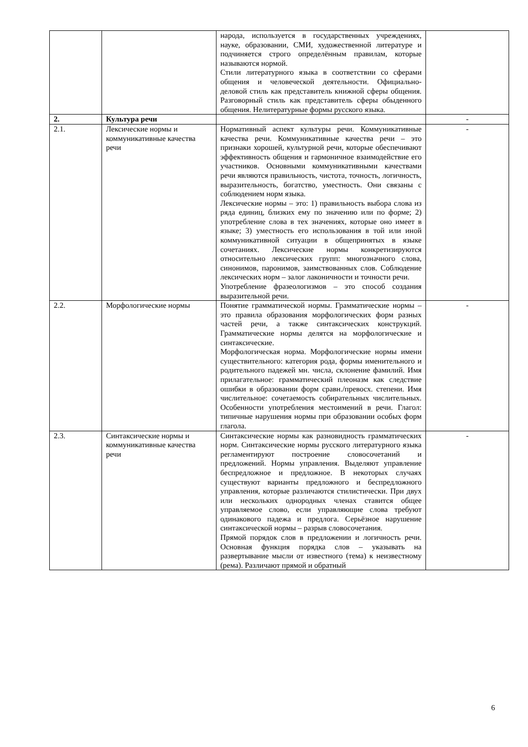| | | народа, используется в государственных учреждениях, науке, образовании, СМИ, художественной литературе и подчиняется строго определённым правилам, которые называются нормой. Стили литературного языка в соответствии со сферами общения и человеческой деятельности. Официально-деловой стиль как представитель книжной сферы общения. Разговорный стиль как представитель сферы обыденного общения. Нелитературные формы русского языка. | |
| 2. | Культура речи | | - |
| 2.1. | Лексические нормы и коммуникативные качества речи | Нормативный аспект культуры речи. Коммуникативные качества речи. Коммуникативные качества речи – это признаки хорошей, культурной речи, которые обеспечивают эффективность общения и гармоничное взаимодействие его участников. Основными коммуникативными качествами речи являются правильность, чистота, точность, логичность, выразительность, богатство, уместность. Они связаны с соблюдением норм языка. Лексические нормы – это: 1) правильность выбора слова из ряда единиц, близких ему по значению или по форме; 2) употребление слова в тех значениях, которые оно имеет в языке; 3) уместность его использования в той или иной коммуникативной ситуации в общепринятых в языке сочетаниях. Лексические нормы конкретизируются относительно лексических групп: многозначного слова, синонимов, паронимов, заимствованных слов. Соблюдение лексических норм – залог лаконичности и точности речи. Употребление фразеологизмов – это способ создания выразительной речи. | - |
| 2.2. | Морфологические нормы | Понятие грамматической нормы. Грамматические нормы – это правила образования морфологических форм разных частей речи, а также синтаксических конструкций. Грамматические нормы делятся на морфологические и синтаксические. Морфологическая норма. Морфологические нормы имени существительного: категория рода, формы именительного и родительного падежей мн. числа, склонение фамилий. Имя прилагательное: грамматический плеоназм как следствие ошибки в образовании форм сравн./превосх. степени. Имя числительное: сочетаемость собирательных числительных. Особенности употребления местоимений в речи. Глагол: типичные нарушения нормы при образовании особых форм глагола. | - |
| 2.3. | Синтаксические нормы и коммуникативные качества речи | Синтаксические нормы как разновидность грамматических норм. Синтаксические нормы русского литературного языка регламентируют построение словосочетаний и предложений. Нормы управления. Выделяют управление беспредложное и предложное. В некоторых случаях существуют варианты предложного и беспредложного управления, которые различаются стилистически. При двух или нескольких однородных членах ставится общее управляемое слово, если управляющие слова требуют одинакового падежа и предлога. Серьёзное нарушение синтаксической нормы – разрыв словосочетания. Прямой порядок слов в предложении и логичность речи. Основная функция порядка слов – указывать на развертывание мысли от известного (тема) к неизвестному (рема). Различают прямой и обратный | - |
6